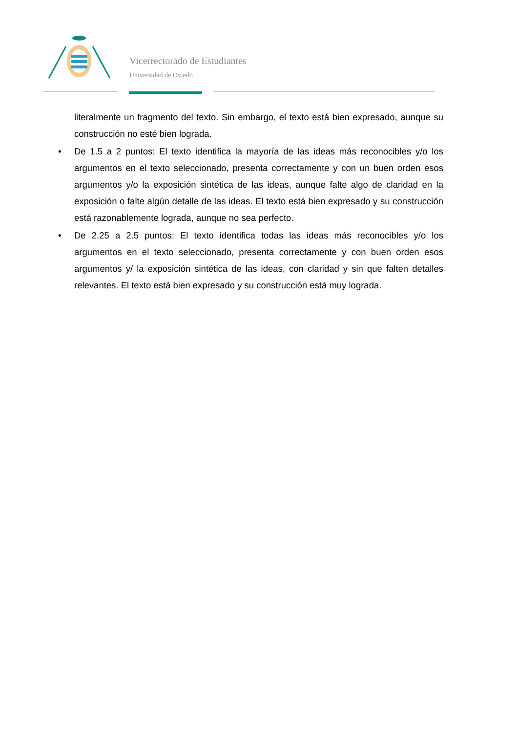Vicerrectorado de Estudiantes
Universidad de Oviedo
literalmente un fragmento del texto. Sin embargo, el texto está bien expresado, aunque su construcción no esté bien lograda.
• De 1.5 a 2 puntos: El texto identifica la mayoría de las ideas más reconocibles y/o los argumentos en el texto seleccionado, presenta correctamente y con un buen orden esos argumentos y/o la exposición sintética de las ideas, aunque falte algo de claridad en la exposición o falte algún detalle de las ideas. El texto está bien expresado y su construcción está razonablemente lograda, aunque no sea perfecto.
• De 2.25 a 2.5 puntos: El texto identifica todas las ideas más reconocibles y/o los argumentos en el texto seleccionado, presenta correctamente y con buen orden esos argumentos y/ la exposición sintética de las ideas, con claridad y sin que falten detalles relevantes. El texto está bien expresado y su construcción está muy lograda.